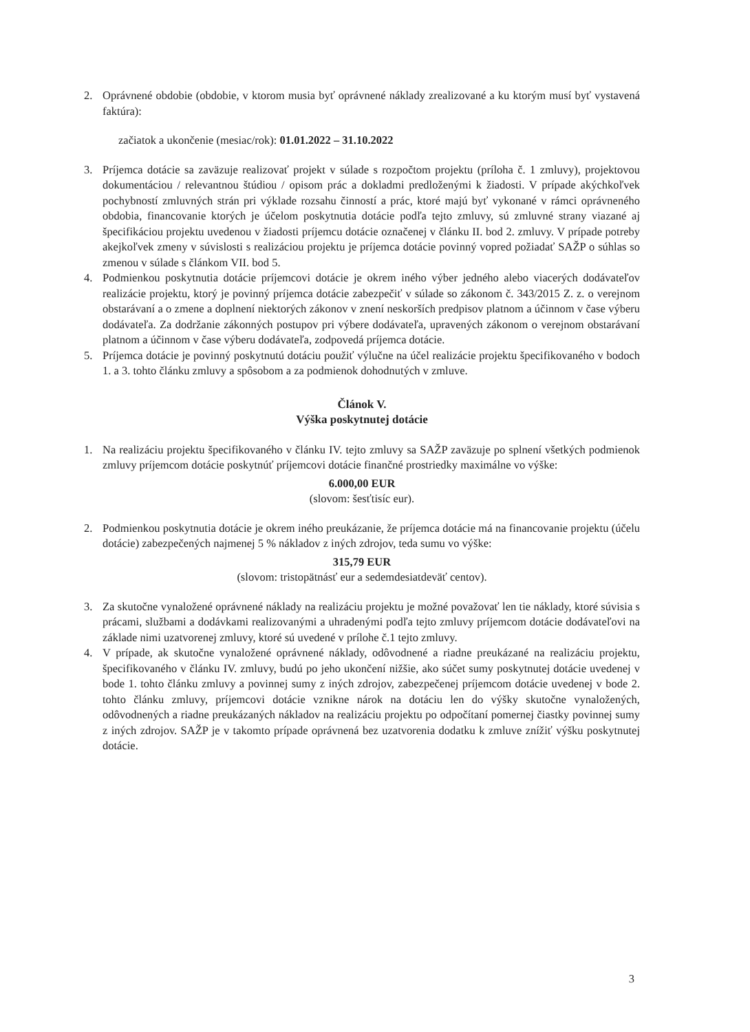2. Oprávnené obdobie (obdobie, v ktorom musia byť oprávnené náklady zrealizované a ku ktorým musí byť vystavená faktúra):
začiatok a ukončenie (mesiac/rok): 01.01.2022 – 31.10.2022
3. Príjemca dotácie sa zaväzuje realizovať projekt v súlade s rozpočtom projektu (príloha č. 1 zmluvy), projektovou dokumentáciou / relevantnou štúdiou / opisom prác a dokladmi predloženými k žiadosti. V prípade akýchkoľvek pochybností zmluvných strán pri výklade rozsahu činností a prác, ktoré majú byť vykonané v rámci oprávneného obdobia, financovanie ktorých je účelom poskytnutia dotácie podľa tejto zmluvy, sú zmluvné strany viazané aj špecifikáciou projektu uvedenou v žiadosti príjemcu dotácie označenej v článku II. bod 2. zmluvy. V prípade potreby akejkoľvek zmeny v súvislosti s realizáciou projektu je príjemca dotácie povinný vopred požiadať SAŽP o súhlas so zmenou v súlade s článkom VII. bod 5.
4. Podmienkou poskytnutia dotácie príjemcovi dotácie je okrem iného výber jedného alebo viacerých dodávateľov realizácie projektu, ktorý je povinný príjemca dotácie zabezpečiť v súlade so zákonom č. 343/2015 Z. z. o verejnom obstarávaní a o zmene a doplnení niektorých zákonov v znení neskorších predpisov platnom a účinnom v čase výberu dodávateľa. Za dodržanie zákonných postupov pri výbere dodávateľa, upravených zákonom o verejnom obstarávaní platnom a účinnom v čase výberu dodávateľa, zodpovedá príjemca dotácie.
5. Príjemca dotácie je povinný poskytnutú dotáciu použiť výlučne na účel realizácie projektu špecifikovaného v bodoch 1. a 3. tohto článku zmluvy a spôsobom a za podmienok dohodnutých v zmluve.
Článok V.
Výška poskytnutej dotácie
1. Na realizáciu projektu špecifikovaného v článku IV. tejto zmluvy sa SAŽP zaväzuje po splnení všetkých podmienok zmluvy príjemcom dotácie poskytnúť príjemcovi dotácie finančné prostriedky maximálne vo výške:
6.000,00 EUR
(slovom: šesťtisíc eur).
2. Podmienkou poskytnutia dotácie je okrem iného preukázanie, že príjemca dotácie má na financovanie projektu (účelu dotácie) zabezpečených najmenej 5 % nákladov z iných zdrojov, teda sumu vo výške:
315,79 EUR
(slovom: tristopätnásť eur a sedemdesiatdeväť centov).
3. Za skutočne vynaložené oprávnené náklady na realizáciu projektu je možné považovať len tie náklady, ktoré súvisia s prácami, službami a dodávkami realizovanými a uhradenými podľa tejto zmluvy príjemcom dotácie dodávateľovi na základe nimi uzatvorenej zmluvy, ktoré sú uvedené v prílohe č.1 tejto zmluvy.
4. V prípade, ak skutočne vynaložené oprávnené náklady, odôvodnené a riadne preukázané na realizáciu projektu, špecifikovaného v článku IV. zmluvy, budú po jeho ukončení nižšie, ako súčet sumy poskytnutej dotácie uvedenej v bode 1. tohto článku zmluvy a povinnej sumy z iných zdrojov, zabezpečenej príjemcom dotácie uvedenej v bode 2. tohto článku zmluvy, príjemcovi dotácie vznikne nárok na dotáciu len do výšky skutočne vynaložených, odôvodnených a riadne preukázaných nákladov na realizáciu projektu po odpočítaní pomernej čiastky povinnej sumy z iných zdrojov. SAŽP je v takomto prípade oprávnená bez uzatvorenia dodatku k zmluve znížiť výšku poskytnutej dotácie.
3